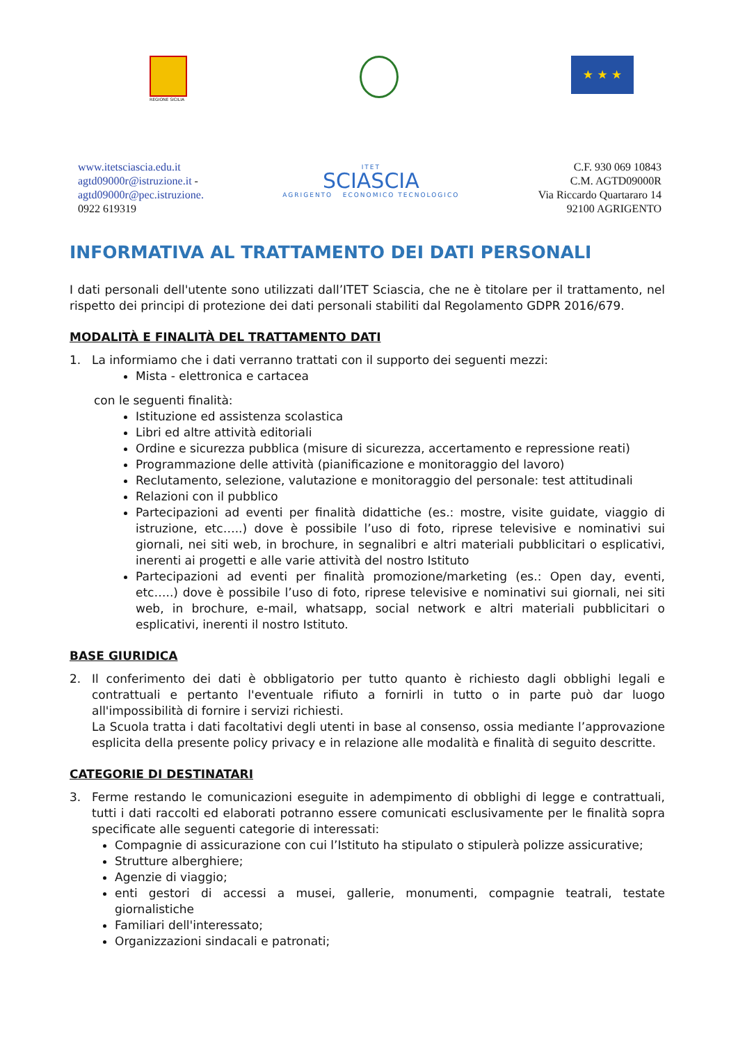REGIONE SICILIA
★ ★ ★
www.itetsciascia.edu.it
agtd09000r@istruzione.it -
agtd09000r@pec.istruzione.
0922 619319
ITET
SCIASCIA
AGRIGENTO ECONOMICO TECNOLOGICO
C.F. 930 069 10843
C.M. AGTD09000R
Via Riccardo Quartararo 14
92100 AGRIGENTO
INFORMATIVA AL TRATTAMENTO DEI DATI PERSONALI
I dati personali dell'utente sono utilizzati dall’ITET Sciascia, che ne è titolare per il trattamento, nel rispetto dei principi di protezione dei dati personali stabiliti dal Regolamento GDPR 2016/679.
MODALITÀ E FINALITÀ DEL TRATTAMENTO DATI
1. La informiamo che i dati verranno trattati con il supporto dei seguenti mezzi:
Mista - elettronica e cartacea
con le seguenti finalità:
Istituzione ed assistenza scolastica
Libri ed altre attività editoriali
Ordine e sicurezza pubblica (misure di sicurezza, accertamento e repressione reati)
Programmazione delle attività (pianificazione e monitoraggio del lavoro)
Reclutamento, selezione, valutazione e monitoraggio del personale: test attitudinali
Relazioni con il pubblico
Partecipazioni ad eventi per finalità didattiche (es.: mostre, visite guidate, viaggio di istruzione, etc…..) dove è possibile l’uso di foto, riprese televisive e nominativi sui giornali, nei siti web, in brochure, in segnalibri e altri materiali pubblicitari o esplicativi, inerenti ai progetti e alle varie attività del nostro Istituto
Partecipazioni ad eventi per finalità promozione/marketing (es.: Open day, eventi, etc…..) dove è possibile l’uso di foto, riprese televisive e nominativi sui giornali, nei siti web, in brochure, e-mail, whatsapp, social network e altri materiali pubblicitari o esplicativi, inerenti il nostro Istituto.
BASE GIURIDICA
2. Il conferimento dei dati è obbligatorio per tutto quanto è richiesto dagli obblighi legali e contrattuali e pertanto l'eventuale rifiuto a fornirli in tutto o in parte può dar luogo all'impossibilità di fornire i servizi richiesti.
La Scuola tratta i dati facoltativi degli utenti in base al consenso, ossia mediante l’approvazione esplicita della presente policy privacy e in relazione alle modalità e finalità di seguito descritte.
CATEGORIE DI DESTINATARI
3. Ferme restando le comunicazioni eseguite in adempimento di obblighi di legge e contrattuali, tutti i dati raccolti ed elaborati potranno essere comunicati esclusivamente per le finalità sopra specificate alle seguenti categorie di interessati:
Compagnie di assicurazione con cui l’Istituto ha stipulato o stipulerà polizze assicurative;
Strutture alberghiere;
Agenzie di viaggio;
enti gestori di accessi a musei, gallerie, monumenti, compagnie teatrali, testate giornalistiche
Familiari dell'interessato;
Organizzazioni sindacali e patronati;